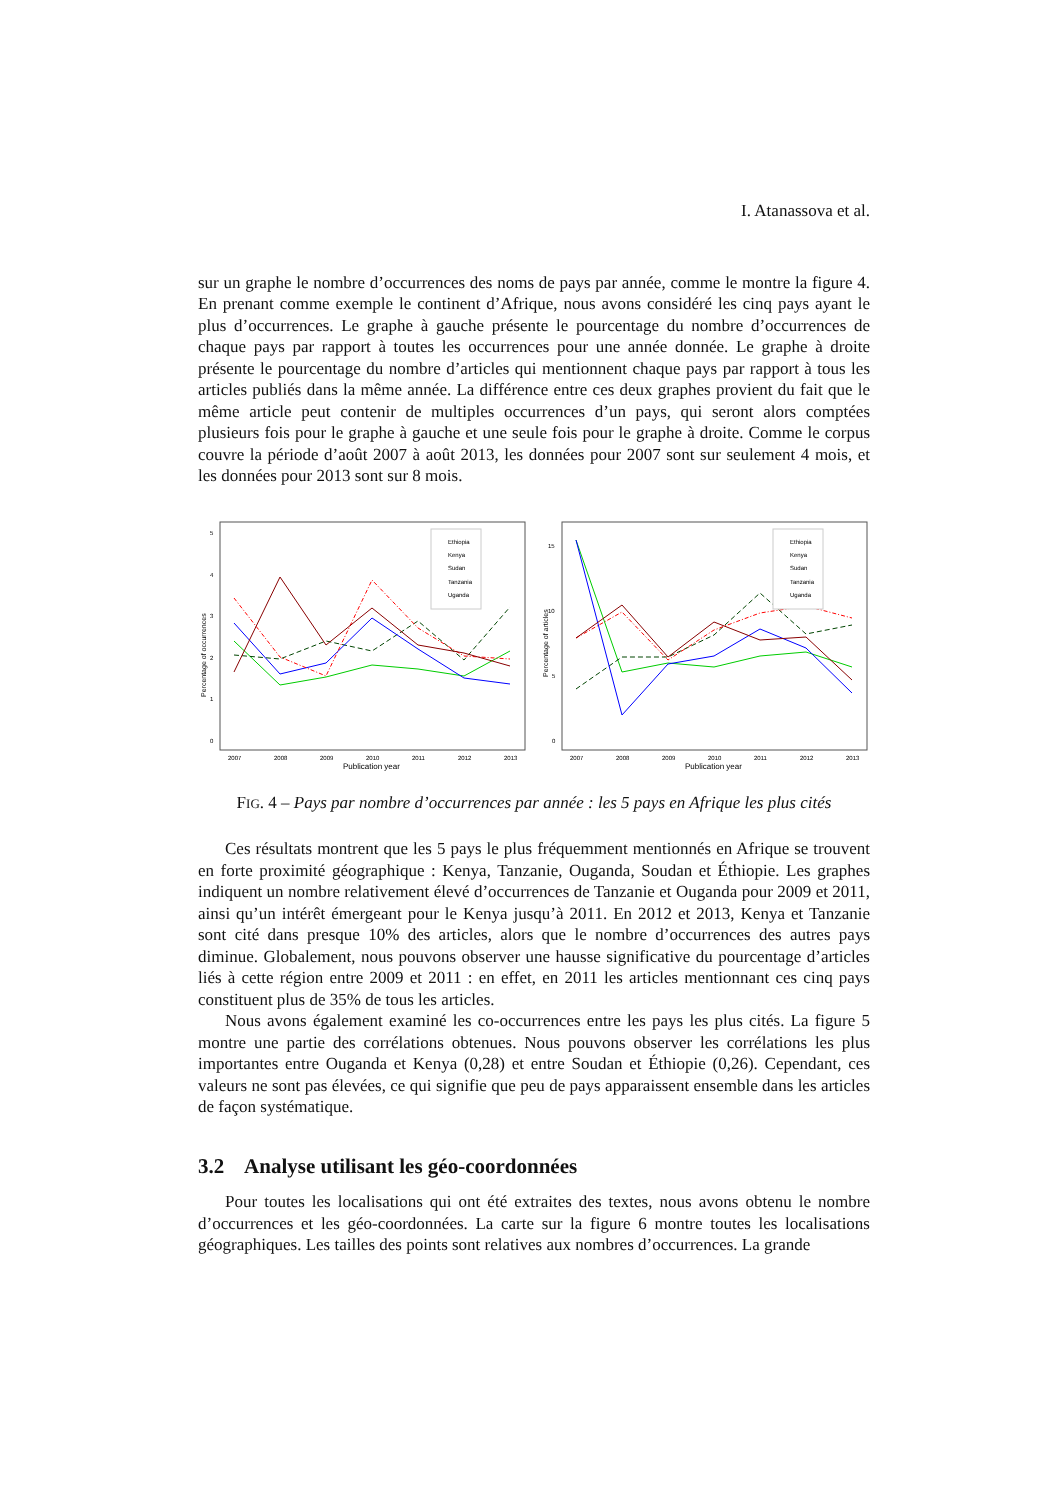I. Atanassova et al.
sur un graphe le nombre d’occurrences des noms de pays par année, comme le montre la figure 4. En prenant comme exemple le continent d’Afrique, nous avons considéré les cinq pays ayant le plus d’occurrences. Le graphe à gauche présente le pourcentage du nombre d’occurrences de chaque pays par rapport à toutes les occurrences pour une année donnée. Le graphe à droite présente le pourcentage du nombre d’articles qui mentionnent chaque pays par rapport à tous les articles publiés dans la même année. La différence entre ces deux graphes provient du fait que le même article peut contenir de multiples occurrences d’un pays, qui seront alors comptées plusieurs fois pour le graphe à gauche et une seule fois pour le graphe à droite. Comme le corpus couvre la période d’août 2007 à août 2013, les données pour 2007 sont sur seulement 4 mois, et les données pour 2013 sont sur 8 mois.
Percentage of occurrences
5
4
3
2
1
0
2007
2008
2009
2010
2011
2012
2013
Publication year
Ethiopia
Kenya
Sudan
Tanzania
Uganda
Percentage of articles
15
10
5
0
2007
2008
2009
2010
2011
2012
2013
Publication year
Ethiopia
Kenya
Sudan
Tanzania
Uganda
FIG. 4 – Pays par nombre d’occurrences par année : les 5 pays en Afrique les plus cités
Ces résultats montrent que les 5 pays le plus fréquemment mentionnés en Afrique se trouvent en forte proximité géographique : Kenya, Tanzanie, Ouganda, Soudan et Éthiopie. Les graphes indiquent un nombre relativement élevé d’occurrences de Tanzanie et Ouganda pour 2009 et 2011, ainsi qu’un intérêt émergeant pour le Kenya jusqu’à 2011. En 2012 et 2013, Kenya et Tanzanie sont cité dans presque 10% des articles, alors que le nombre d’occurrences des autres pays diminue. Globalement, nous pouvons observer une hausse significative du pourcentage d’articles liés à cette région entre 2009 et 2011 : en effet, en 2011 les articles mentionnant ces cinq pays constituent plus de 35% de tous les articles.
Nous avons également examiné les co-occurrences entre les pays les plus cités. La figure 5 montre une partie des corrélations obtenues. Nous pouvons observer les corrélations les plus importantes entre Ouganda et Kenya (0,28) et entre Soudan et Éthiopie (0,26). Cependant, ces valeurs ne sont pas élevées, ce qui signifie que peu de pays apparaissent ensemble dans les articles de façon systématique.
3.2 Analyse utilisant les géo-coordonnées
Pour toutes les localisations qui ont été extraites des textes, nous avons obtenu le nombre d’occurrences et les géo-coordonnées. La carte sur la figure 6 montre toutes les localisations géographiques. Les tailles des points sont relatives aux nombres d’occurrences. La grande